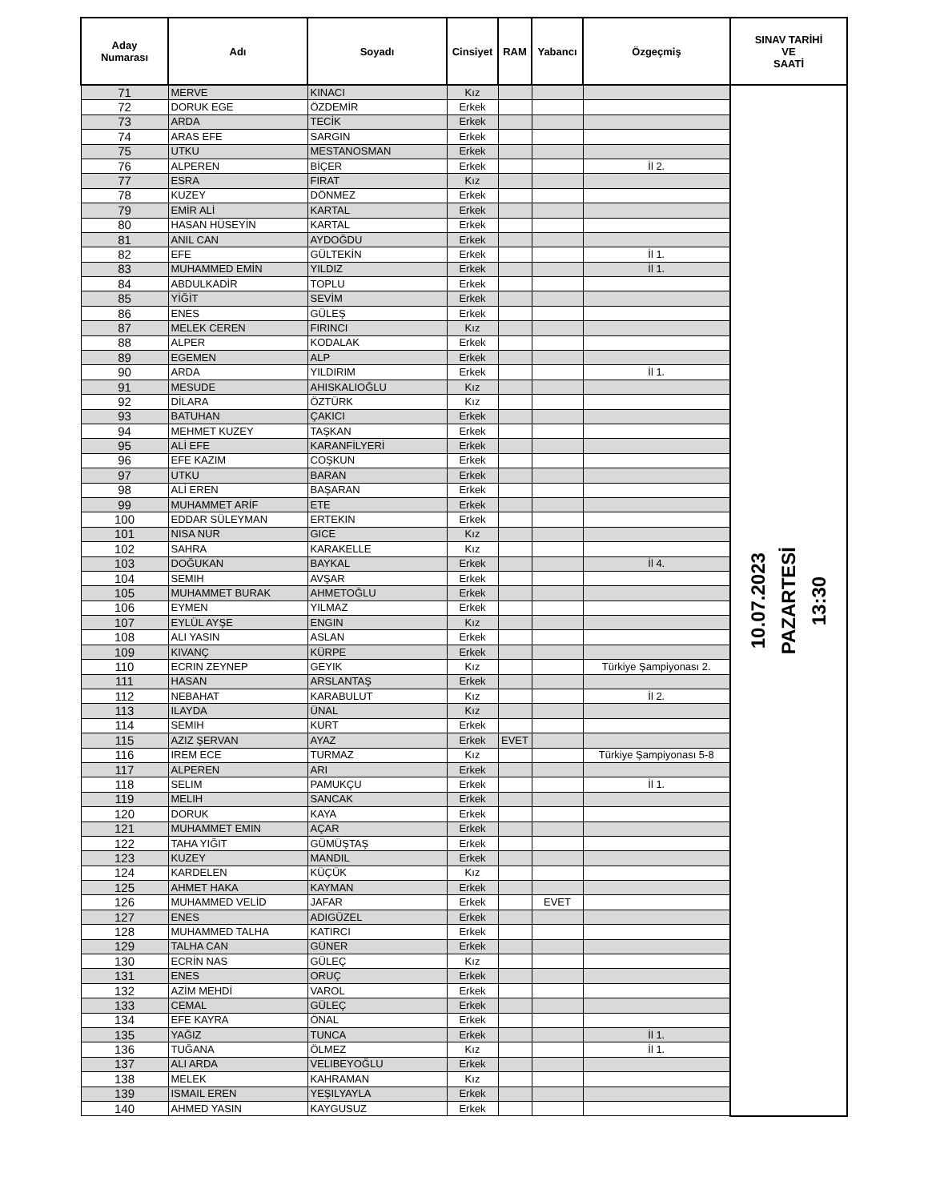| Aday Numarası | Adı | Soyadı | Cinsiyet | RAM | Yabancı | Özgeçmiş | SINAV TARİHİ VE SAATİ |
| --- | --- | --- | --- | --- | --- | --- | --- |
| 71 | MERVE | KINACI | Kız | | | | 10.07.2023 PAZARTESİ 13:30 |
| 72 | DORUK EGE | ÖZDEMİR | Erkek | | | | |
| 73 | ARDA | TECİK | Erkek | | | | |
| 74 | ARAS EFE | SARGIN | Erkek | | | | |
| 75 | UTKU | MESTANOSMAN | Erkek | | | | |
| 76 | ALPEREN | BİÇER | Erkek | | | İl 2. | |
| 77 | ESRA | FIRAT | Kız | | | | |
| 78 | KUZEY | DÖNMEZ | Erkek | | | | |
| 79 | EMİR ALİ | KARTAL | Erkek | | | | |
| 80 | HASAN HÜSEYİN | KARTAL | Erkek | | | | |
| 81 | ANIL CAN | AYDOĞDU | Erkek | | | | |
| 82 | EFE | GÜLTEKİN | Erkek | | | İl 1. | |
| 83 | MUHAMMED EMİN | YILDIZ | Erkek | | | İl 1. | |
| 84 | ABDULKADİR | TOPLU | Erkek | | | | |
| 85 | YİĞİT | SEVİM | Erkek | | | | |
| 86 | ENES | GÜLEŞ | Erkek | | | | |
| 87 | MELEK CEREN | FIRINCI | Kız | | | | |
| 88 | ALPER | KODALAK | Erkek | | | | |
| 89 | EGEMEN | ALP | Erkek | | | | |
| 90 | ARDA | YILDIRIM | Erkek | | | İl 1. | |
| 91 | MESUDE | AHISKALIOĞLU | Kız | | | | |
| 92 | DİLARA | ÖZTÜRK | Kız | | | | |
| 93 | BATUHAN | ÇAKICI | Erkek | | | | |
| 94 | MEHMET KUZEY | TAŞKAN | Erkek | | | | |
| 95 | ALİ EFE | KARANFİLYERİ | Erkek | | | | |
| 96 | EFE KAZIM | COŞKUN | Erkek | | | | |
| 97 | UTKU | BARAN | Erkek | | | | |
| 98 | ALİ EREN | BAŞARAN | Erkek | | | | |
| 99 | MUHAMMET ARİF | ETE | Erkek | | | | |
| 100 | EDDAR SÜLEYMAN | ERTEKIN | Erkek | | | | |
| 101 | NISA NUR | GICE | Kız | | | | |
| 102 | SAHRA | KARAKELLE | Kız | | | | |
| 103 | DOĞUKAN | BAYKAL | Erkek | | | İl 4. | |
| 104 | SEMIH | AVŞAR | Erkek | | | | |
| 105 | MUHAMMET BURAK | AHMETOĞLU | Erkek | | | | |
| 106 | EYMEN | YILMAZ | Erkek | | | | |
| 107 | EYLÜL AYŞE | ENGIN | Kız | | | | |
| 108 | ALI YASIN | ASLAN | Erkek | | | | |
| 109 | KIVANÇ | KÜRPE | Erkek | | | | |
| 110 | ECRIN ZEYNEP | GEYIK | Kız | | | Türkiye Şampiyonası 2. | |
| 111 | HASAN | ARSLANTAŞ | Erkek | | | | |
| 112 | NEBAHAT | KARABULUT | Kız | | | İl 2. | |
| 113 | ILAYDA | ÜNAL | Kız | | | | |
| 114 | SEMIH | KURT | Erkek | | | | |
| 115 | AZIZ ŞERVAN | AYAZ | Erkek | EVET | | | |
| 116 | IREM ECE | TURMAZ | Kız | | | Türkiye Şampiyonası 5-8 | |
| 117 | ALPEREN | ARI | Erkek | | | | |
| 118 | SELIM | PAMUKÇU | Erkek | | | İl 1. | |
| 119 | MELIH | SANCAK | Erkek | | | | |
| 120 | DORUK | KAYA | Erkek | | | | |
| 121 | MUHAMMET EMIN | AÇAR | Erkek | | | | |
| 122 | TAHA YIĞIT | GÜMÜŞTAŞ | Erkek | | | | |
| 123 | KUZEY | MANDIL | Erkek | | | | |
| 124 | KARDELEN | KÜÇÜK | Kız | | | | |
| 125 | AHMET HAKA | KAYMAN | Erkek | | | | |
| 126 | MUHAMMED VELİD | JAFAR | Erkek | | EVET | | |
| 127 | ENES | ADIGÜZEL | Erkek | | | | |
| 128 | MUHAMMED TALHA | KATIRCI | Erkek | | | | |
| 129 | TALHA CAN | GÜNER | Erkek | | | | |
| 130 | ECRİN NAS | GÜLEÇ | Kız | | | | |
| 131 | ENES | ORUÇ | Erkek | | | | |
| 132 | AZİM MEHDİ | VAROL | Erkek | | | | |
| 133 | CEMAL | GÜLEÇ | Erkek | | | | |
| 134 | EFE KAYRA | ÖNAL | Erkek | | | | |
| 135 | YAĞIZ | TUNCA | Erkek | | | İl 1. | |
| 136 | TUĞANA | ÖLMEZ | Kız | | | İl 1. | |
| 137 | ALI ARDA | VELIBEYOĞLU | Erkek | | | | |
| 138 | MELEK | KAHRAMAN | Kız | | | | |
| 139 | ISMAIL EREN | YEŞILYAYLA | Erkek | | | | |
| 140 | AHMED YASIN | KAYGUSUZ | Erkek | | | | |